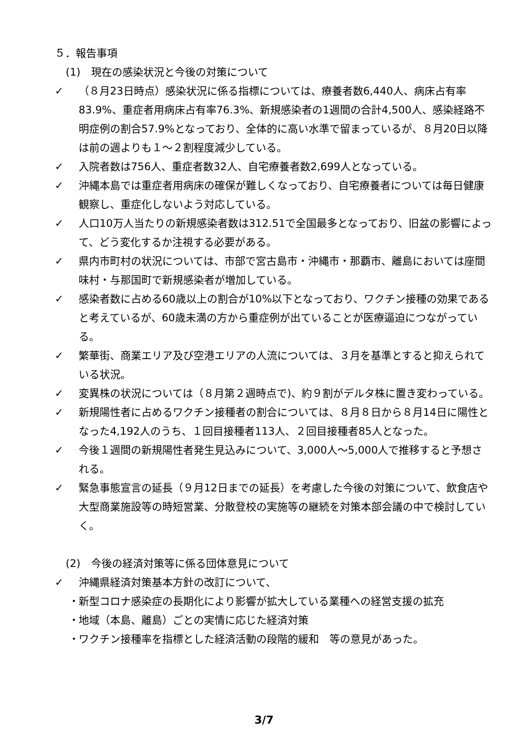５．報告事項
(1)　現在の感染状況と今後の対策について
✓ （８月23日時点）感染状況に係る指標については、療養者数6,440人、病床占有率83.9%、重症者用病床占有率76.3%、新規感染者の1週間の合計4,500人、感染経路不明症例の割合57.9%となっており、全体的に高い水準で留まっているが、８月20日以降は前の週よりも１～２割程度減少している。
✓ 入院者数は756人、重症者数32人、自宅療養者数2,699人となっている。
✓ 沖縄本島では重症者用病床の確保が難しくなっており、自宅療養者については毎日健康観察し、重症化しないよう対応している。
✓ 人口10万人当たりの新規感染者数は312.51で全国最多となっており、旧盆の影響によって、どう変化するか注視する必要がある。
✓ 県内市町村の状況については、市部で宮古島市・沖縄市・那覇市、離島においては座間味村・与那国町で新規感染者が増加している。
✓ 感染者数に占める60歳以上の割合が10%以下となっており、ワクチン接種の効果であると考えているが、60歳未満の方から重症例が出ていることが医療逼迫につながっている。
✓ 繁華街、商業エリア及び空港エリアの人流については、３月を基準とすると抑えられている状況。
✓ 変異株の状況については（８月第２週時点で)、約９割がデルタ株に置き変わっている。
✓ 新規陽性者に占めるワクチン接種者の割合については、８月８日から８月14日に陽性となった4,192人のうち、１回目接種者113人、２回目接種者85人となった。
✓ 今後１週間の新規陽性者発生見込みについて、3,000人～5,000人で推移すると予想される。
✓ 緊急事態宣言の延長（９月12日までの延長）を考慮した今後の対策について、飲食店や大型商業施設等の時短営業、分散登校の実施等の継続を対策本部会議の中で検討していく。
(2)　今後の経済対策等に係る団体意見について
✓ 沖縄県経済対策基本方針の改訂について、
・ 新型コロナ感染症の長期化により影響が拡大している業種への経営支援の拡充
・ 地域（本島、離島）ごとの実情に応じた経済対策
・ ワクチン接種率を指標とした経済活動の段階的緩和　等の意見があった。
3/7